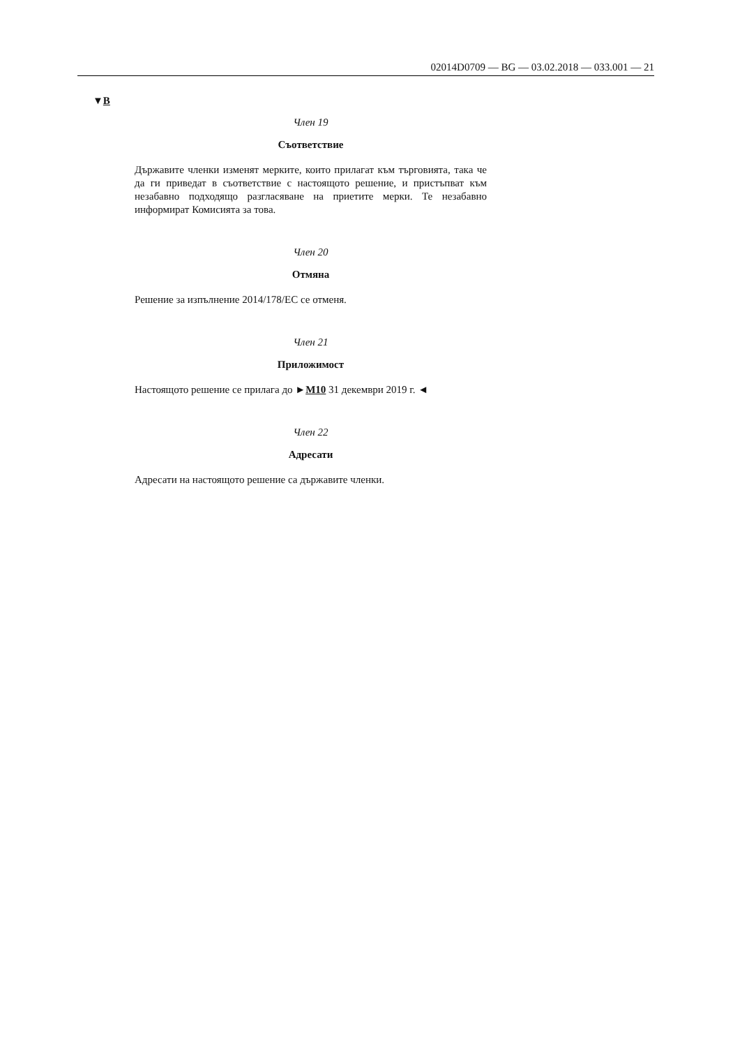02014D0709 — BG — 03.02.2018 — 033.001 — 21
▼B
Член 19
Съответствие
Държавите членки изменят мерките, които прилагат към търговията, така че да ги приведат в съответствие с настоящото решение, и пристъпват към незабавно подходящо разгласяване на приетите мерки. Те незабавно информират Комисията за това.
Член 20
Отмяна
Решение за изпълнение 2014/178/ЕС се отменя.
Член 21
Приложимост
Настоящото решение се прилага до ►M10 31 декември 2019 г. ◄
Член 22
Адресати
Адресати на настоящото решение са държавите членки.